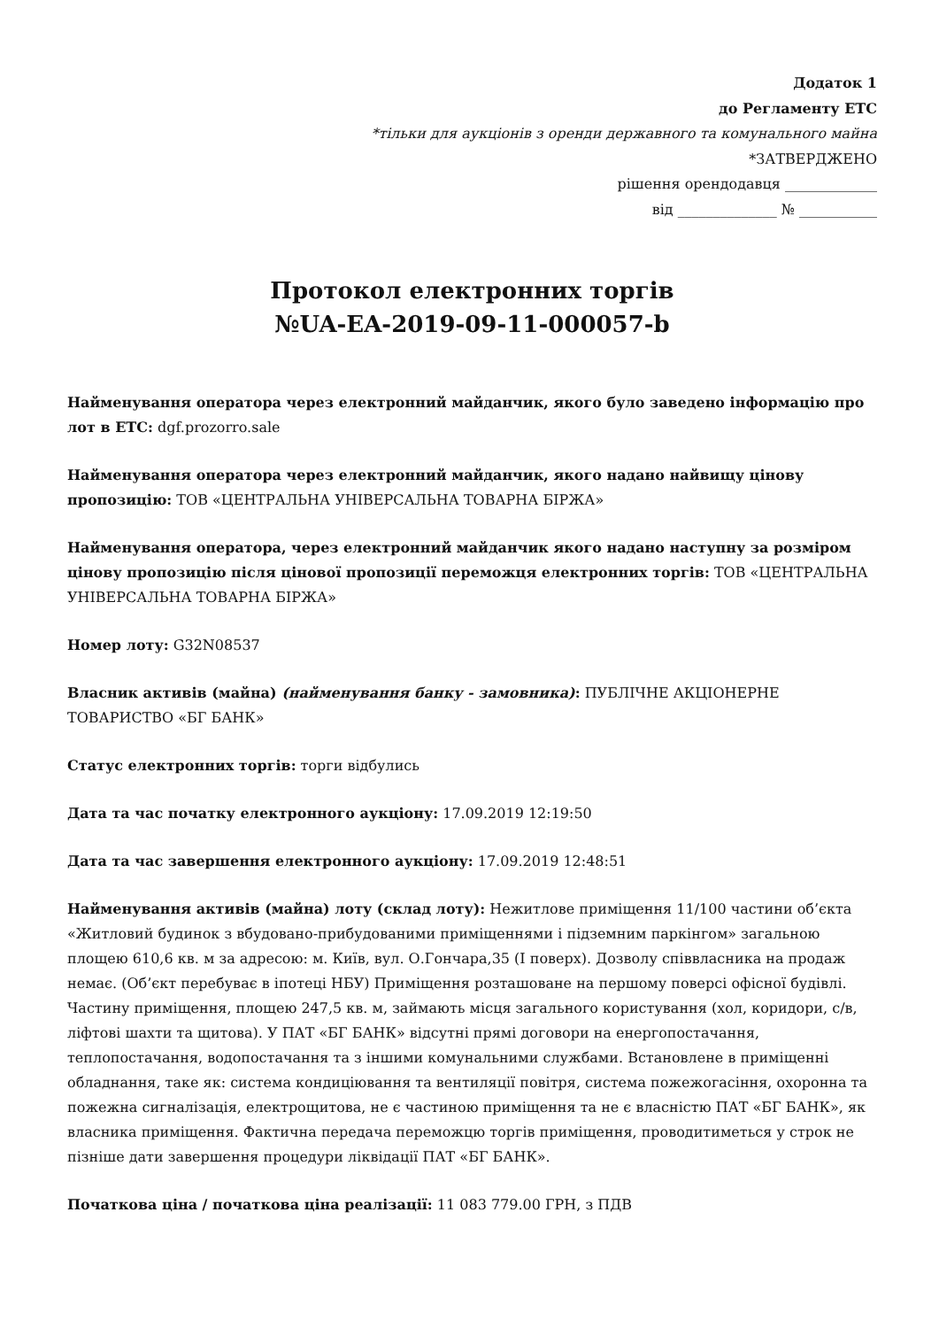Додаток 1
до Регламенту ЕТС
*тільки для аукціонів з оренди державного та комунального майна
*ЗАТВЕРДЖЕНО
рішення орендодавця _____________
від ______________ № ___________
Протокол електронних торгів
№UA-EA-2019-09-11-000057-b
Найменування оператора через електронний майданчик, якого було заведено інформацію про лот в ЕТС: dgf.prozorro.sale
Найменування оператора через електронний майданчик, якого надано найвищу цінову пропозицію: ТОВ «ЦЕНТРАЛЬНА УНІВЕРСАЛЬНА ТОВАРНА БІРЖА»
Найменування оператора, через електронний майданчик якого надано наступну за розміром цінову пропозицію після цінової пропозиції переможця електронних торгів: ТОВ «ЦЕНТРАЛЬНА УНІВЕРСАЛЬНА ТОВАРНА БІРЖА»
Номер лоту: G32N08537
Власник активів (майна) (найменування банку - замовника): ПУБЛІЧНЕ АКЦІОНЕРНЕ ТОВАРИСТВО «БГ БАНК»
Статус електронних торгів: торги відбулись
Дата та час початку електронного аукціону: 17.09.2019 12:19:50
Дата та час завершення електронного аукціону: 17.09.2019 12:48:51
Найменування активів (майна) лоту (склад лоту): Нежитлове приміщення 11/100 частини об’єкта «Житловий будинок з вбудовано-прибудованими приміщеннями і підземним паркінгом» загальною площею 610,6 кв. м за адресою: м. Київ, вул. О.Гончара,35 (І поверх). Дозволу співвласника на продаж немає. (Об’єкт перебуває в іпотеці НБУ) Приміщення розташоване на першому поверсі офісної будівлі. Частину приміщення, площею 247,5 кв. м, займають місця загального користування (хол, коридори, с/в, ліфтові шахти та щитова). У ПАТ «БГ БАНК» відсутні прямі договори на енергопостачання, теплопостачання, водопостачання та з іншими комунальними службами. Встановлене в приміщенні обладнання, таке як: система кондиціювання та вентиляції повітря, система пожежогасіння, охоронна та пожежна сигналізація, електрощитова, не є частиною приміщення та не є власністю ПАТ «БГ БАНК», як власника приміщення. Фактична передача переможцю торгів приміщення, проводитиметься у строк не пізніше дати завершення процедури ліквідації ПАТ «БГ БАНК».
Початкова ціна / початкова ціна реалізації: 11 083 779.00 ГРН, з ПДВ